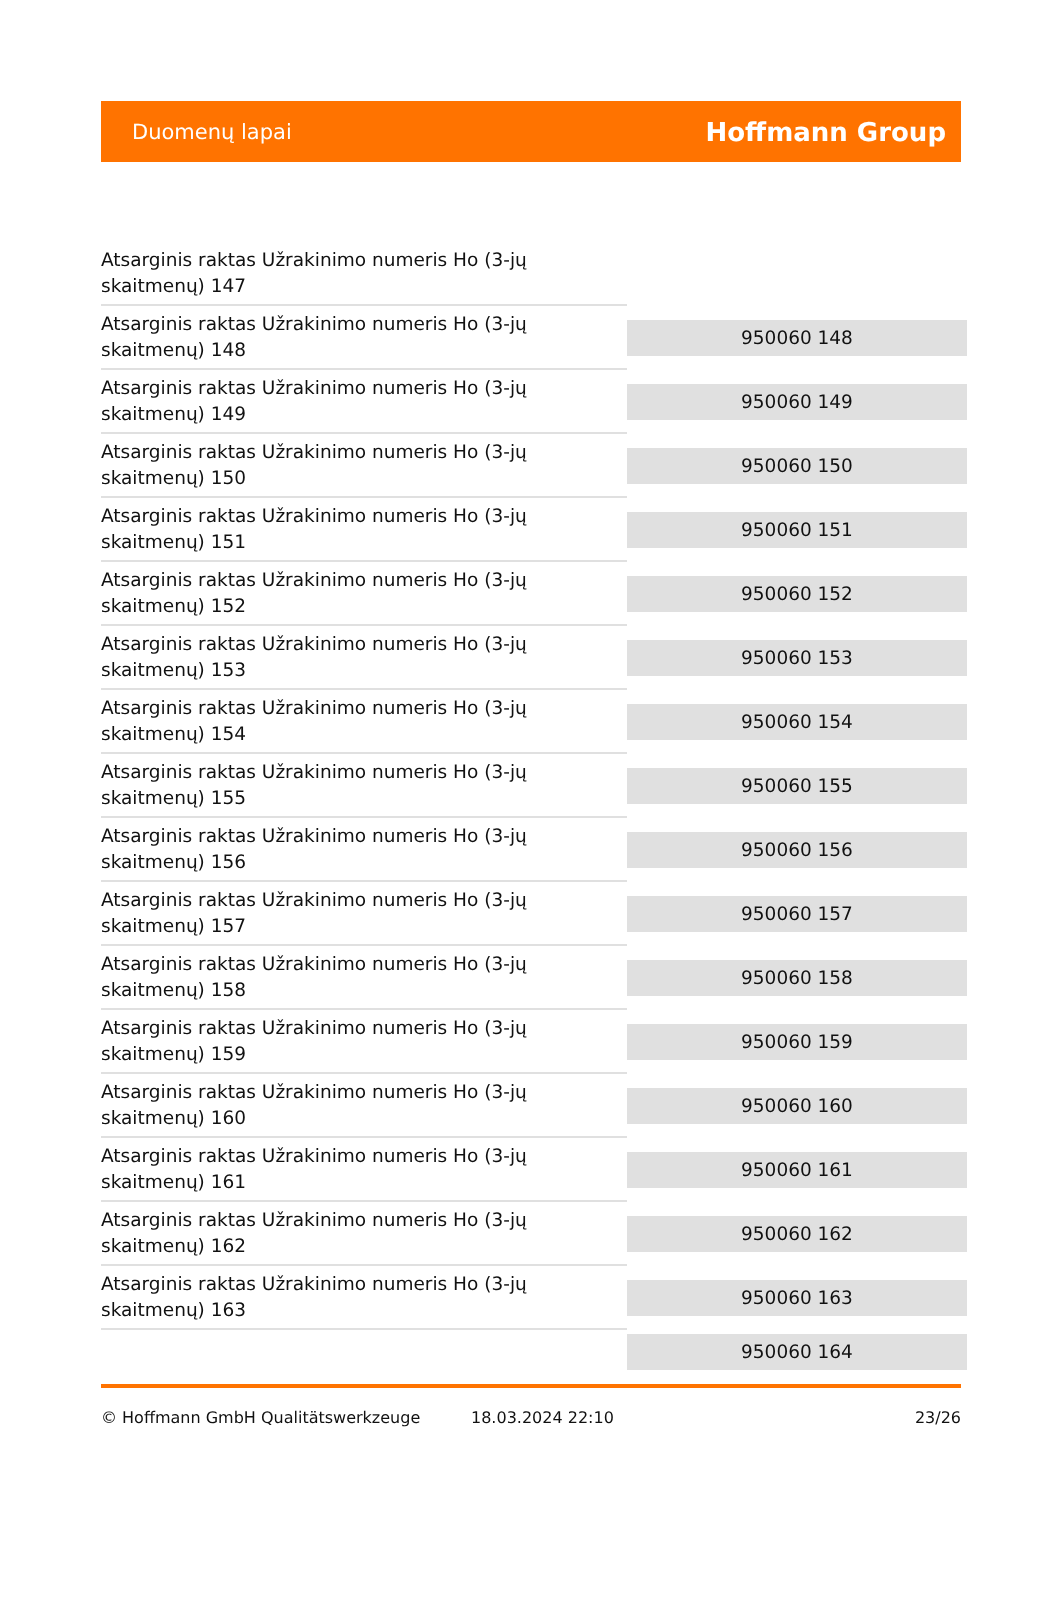Duomenų lapai Hoffmann Group
Atsarginis raktas Užrakinimo numeris Ho (3-jų skaitmenų) 147
Atsarginis raktas Užrakinimo numeris Ho (3-jų skaitmenų) 148
950060 148
Atsarginis raktas Užrakinimo numeris Ho (3-jų skaitmenų) 149
950060 149
Atsarginis raktas Užrakinimo numeris Ho (3-jų skaitmenų) 150
950060 150
Atsarginis raktas Užrakinimo numeris Ho (3-jų skaitmenų) 151
950060 151
Atsarginis raktas Užrakinimo numeris Ho (3-jų skaitmenų) 152
950060 152
Atsarginis raktas Užrakinimo numeris Ho (3-jų skaitmenų) 153
950060 153
Atsarginis raktas Užrakinimo numeris Ho (3-jų skaitmenų) 154
950060 154
Atsarginis raktas Užrakinimo numeris Ho (3-jų skaitmenų) 155
950060 155
Atsarginis raktas Užrakinimo numeris Ho (3-jų skaitmenų) 156
950060 156
Atsarginis raktas Užrakinimo numeris Ho (3-jų skaitmenų) 157
950060 157
Atsarginis raktas Užrakinimo numeris Ho (3-jų skaitmenų) 158
950060 158
Atsarginis raktas Užrakinimo numeris Ho (3-jų skaitmenų) 159
950060 159
Atsarginis raktas Užrakinimo numeris Ho (3-jų skaitmenų) 160
950060 160
Atsarginis raktas Užrakinimo numeris Ho (3-jų skaitmenų) 161
950060 161
Atsarginis raktas Užrakinimo numeris Ho (3-jų skaitmenų) 162
950060 162
Atsarginis raktas Užrakinimo numeris Ho (3-jų skaitmenų) 163
950060 163
950060 164
© Hoffmann GmbH Qualitätswerkzeuge 18.03.2024 22:10 23/26